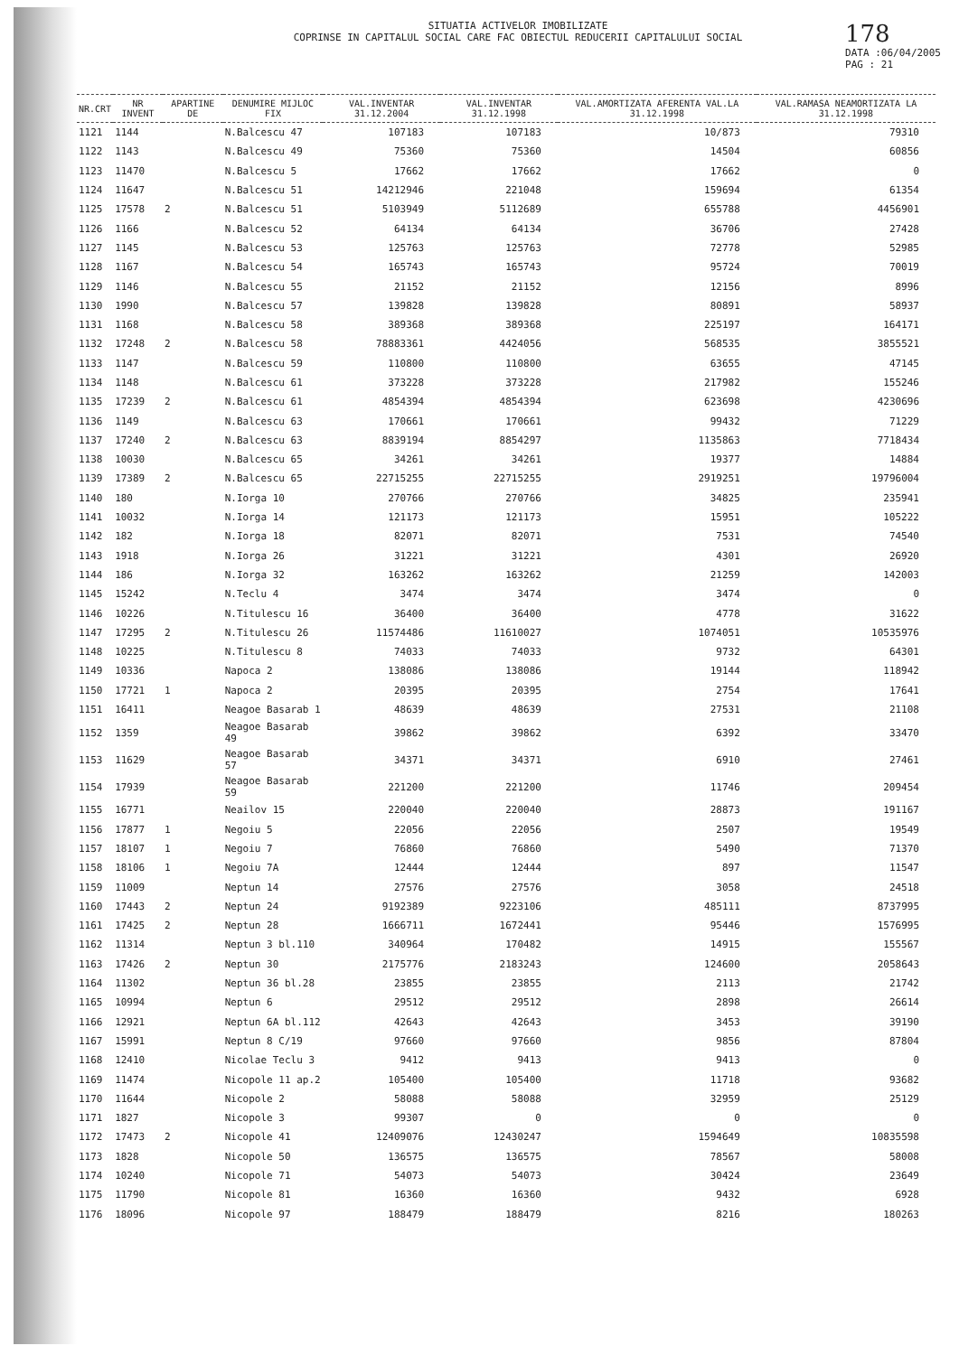SITUATIA ACTIVELOR IMOBILIZATE
COPRINSE IN CAPITALUL SOCIAL CARE FAC OBIECTUL REDUCERII CAPITALULUI SOCIAL
178
DATA :06/04/2005
PAG : 21
| NR.CRT | NR INVENT | APARTINE DE | DENUMIRE MIJLOC FIX | VAL.INVENTAR 31.12.2004 | VAL.INVENTAR 31.12.1998 | VAL.AMORTIZATA AFERENTA VAL.LA 31.12.1998 | VAL.RAMASA NEAMORTIZATA LA 31.12.1998 |
| --- | --- | --- | --- | --- | --- | --- | --- |
| 1121 | 1144 | | N.Balcescu 47 | 107183 | 107183 | 10/873 | 79310 |
| 1122 | 1143 | | N.Balcescu 49 | 75360 | 75360 | 14504 | 60856 |
| 1123 | 11470 | | N.Balcescu 5 | 17662 | 17662 | 17662 | 0 |
| 1124 | 11647 | | N.Balcescu 51 | 14212946 | 221048 | 159694 | 61354 |
| 1125 | 17578 | 2 | N.Balcescu 51 | 5103949 | 5112689 | 655788 | 4456901 |
| 1126 | 1166 | | N.Balcescu 52 | 64134 | 64134 | 36706 | 27428 |
| 1127 | 1145 | | N.Balcescu 53 | 125763 | 125763 | 72778 | 52985 |
| 1128 | 1167 | | N.Balcescu 54 | 165743 | 165743 | 95724 | 70019 |
| 1129 | 1146 | | N.Balcescu 55 | 21152 | 21152 | 12156 | 8996 |
| 1130 | 1990 | | N.Balcescu 57 | 139828 | 139828 | 80891 | 58937 |
| 1131 | 1168 | | N.Balcescu 58 | 389368 | 389368 | 225197 | 164171 |
| 1132 | 17248 | 2 | N.Balcescu 58 | 78883361 | 4424056 | 568535 | 3855521 |
| 1133 | 1147 | | N.Balcescu 59 | 110800 | 110800 | 63655 | 47145 |
| 1134 | 1148 | | N.Balcescu 61 | 373228 | 373228 | 217982 | 155246 |
| 1135 | 17239 | 2 | N.Balcescu 61 | 4854394 | 4854394 | 623698 | 4230696 |
| 1136 | 1149 | | N.Balcescu 63 | 170661 | 170661 | 99432 | 71229 |
| 1137 | 17240 | 2 | N.Balcescu 63 | 8839194 | 8854297 | 1135863 | 7718434 |
| 1138 | 10030 | | N.Balcescu 65 | 34261 | 34261 | 19377 | 14884 |
| 1139 | 17389 | 2 | N.Balcescu 65 | 22715255 | 22715255 | 2919251 | 19796004 |
| 1140 | 180 | | N.Iorga 10 | 270766 | 270766 | 34825 | 235941 |
| 1141 | 10032 | | N.Iorga 14 | 121173 | 121173 | 15951 | 105222 |
| 1142 | 182 | | N.Iorga 18 | 82071 | 82071 | 7531 | 74540 |
| 1143 | 1918 | | N.Iorga 26 | 31221 | 31221 | 4301 | 26920 |
| 1144 | 186 | | N.Iorga 32 | 163262 | 163262 | 21259 | 142003 |
| 1145 | 15242 | | N.Teclu 4 | 3474 | 3474 | 3474 | 0 |
| 1146 | 10226 | | N.Titulescu 16 | 36400 | 36400 | 4778 | 31622 |
| 1147 | 17295 | 2 | N.Titulescu 26 | 11574486 | 11610027 | 1074051 | 10535976 |
| 1148 | 10225 | | N.Titulescu 8 | 74033 | 74033 | 9732 | 64301 |
| 1149 | 10336 | | Napoca 2 | 138086 | 138086 | 19144 | 118942 |
| 1150 | 17721 | 1 | Napoca 2 | 20395 | 20395 | 2754 | 17641 |
| 1151 | 16411 | | Neagoe Basarab 1 | 48639 | 48639 | 27531 | 21108 |
| 1152 | 1359 | | Neagoe Basarab 49 | 39862 | 39862 | 6392 | 33470 |
| 1153 | 11629 | | Neagoe Basarab 57 | 34371 | 34371 | 6910 | 27461 |
| 1154 | 17939 | | Neagoe Basarab 59 | 221200 | 221200 | 11746 | 209454 |
| 1155 | 16771 | | Neailov 15 | 220040 | 220040 | 28873 | 191167 |
| 1156 | 17877 | 1 | Negoiu 5 | 22056 | 22056 | 2507 | 19549 |
| 1157 | 18107 | 1 | Negoiu 7 | 76860 | 76860 | 5490 | 71370 |
| 1158 | 18106 | 1 | Negoiu 7A | 12444 | 12444 | 897 | 11547 |
| 1159 | 11009 | | Neptun 14 | 27576 | 27576 | 3058 | 24518 |
| 1160 | 17443 | 2 | Neptun 24 | 9192389 | 9223106 | 485111 | 8737995 |
| 1161 | 17425 | 2 | Neptun 28 | 1666711 | 1672441 | 95446 | 1576995 |
| 1162 | 11314 | | Neptun 3 bl.110 | 340964 | 170482 | 14915 | 155567 |
| 1163 | 17426 | 2 | Neptun 30 | 2175776 | 2183243 | 124600 | 2058643 |
| 1164 | 11302 | | Neptun 36 bl.28 | 23855 | 23855 | 2113 | 21742 |
| 1165 | 10994 | | Neptun 6 | 29512 | 29512 | 2898 | 26614 |
| 1166 | 12921 | | Neptun 6A bl.112 | 42643 | 42643 | 3453 | 39190 |
| 1167 | 15991 | | Neptun 8 C/19 | 97660 | 97660 | 9856 | 87804 |
| 1168 | 12410 | | Nicolae Teclu 3 | 9412 | 9413 | 9413 | 0 |
| 1169 | 11474 | | Nicopole 11 ap.2 | 105400 | 105400 | 11718 | 93682 |
| 1170 | 11644 | | Nicopole 2 | 58088 | 58088 | 32959 | 25129 |
| 1171 | 1827 | | Nicopole 3 | 99307 | 0 | 0 | 0 |
| 1172 | 17473 | 2 | Nicopole 41 | 12409076 | 12430247 | 1594649 | 10835598 |
| 1173 | 1828 | | Nicopole 50 | 136575 | 136575 | 78567 | 58008 |
| 1174 | 10240 | | Nicopole 71 | 54073 | 54073 | 30424 | 23649 |
| 1175 | 11790 | | Nicopole 81 | 16360 | 16360 | 9432 | 6928 |
| 1176 | 18096 | | Nicopole 97 | 188479 | 188479 | 8216 | 180263 |